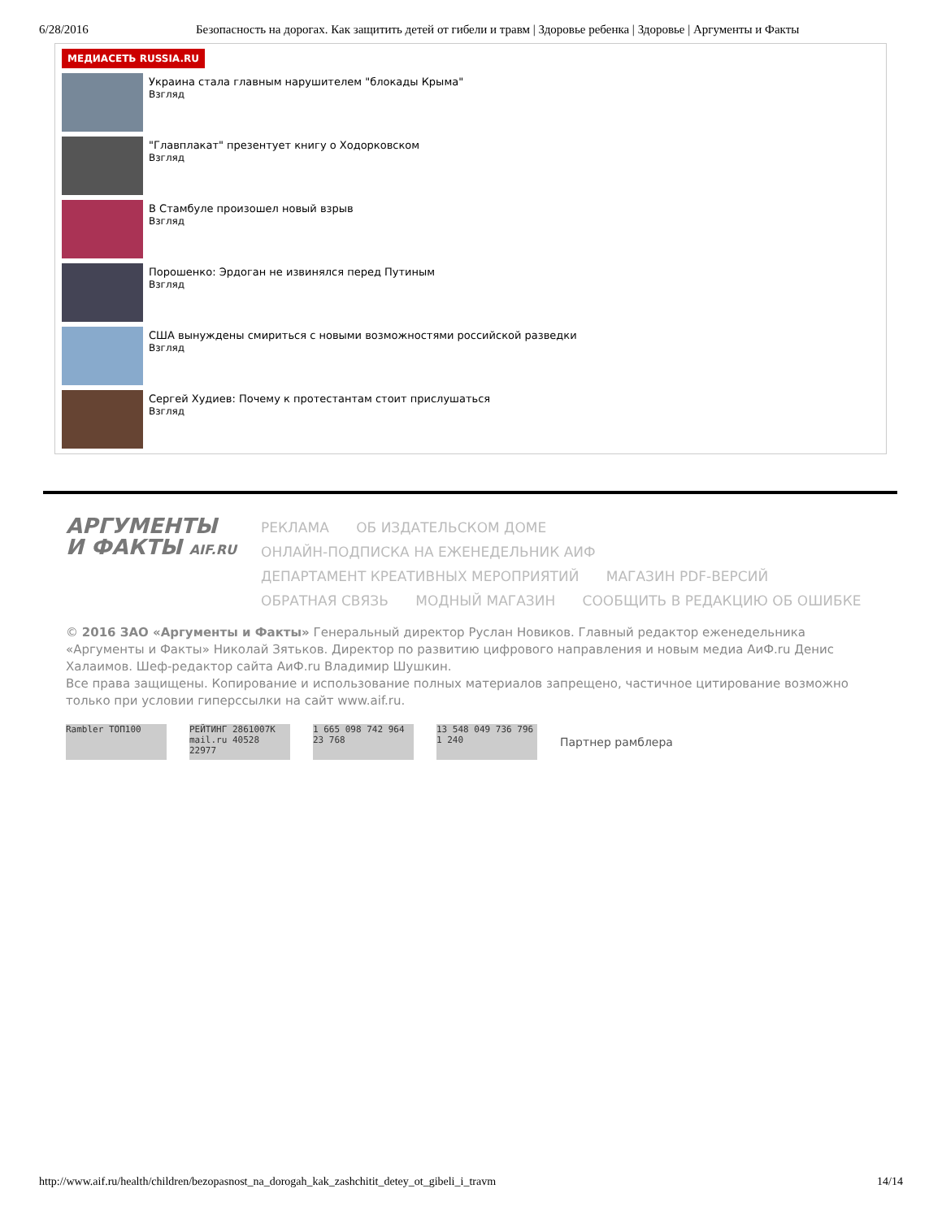6/28/2016 Безопасность на дорогах. Как защитить детей от гибели и травм | Здоровье ребенка | Здоровье | Аргументы и Факты
МЕДИАСЕТЬ RUSSIA.RU
Украина стала главным нарушителем "блокады Крыма"
Взгляд
"Главплакат" презентует книгу о Ходорковском
Взгляд
В Стамбуле произошел новый взрыв
Взгляд
Порошенко: Эрдоган не извинялся перед Путиным
Взгляд
США вынуждены смириться с новыми возможностями российской разведки
Взгляд
Сергей Худиев: Почему к протестантам стоит прислушаться
Взгляд
АРГУМЕНТЫ
И ФАКТЫ AIF.RU
РЕКЛАМА ОБ ИЗДАТЕЛЬСКОМ ДОМЕ
ОНЛАЙН-ПОДПИСКА НА ЕЖЕНЕДЕЛЬНИК АИФ
ДЕПАРТАМЕНТ КРЕАТИВНЫХ МЕРОПРИЯТИЙ МАГАЗИН PDF-ВЕРСИЙ
ОБРАТНАЯ СВЯЗЬ МОДНЫЙ МАГАЗИН СООБЩИТЬ В РЕДАКЦИЮ ОБ ОШИБКЕ
© 2016 ЗАО «Аргументы и Факты» Генеральный директор Руслан Новиков. Главный редактор еженедельника «Аргументы и Факты» Николай Зятьков. Директор по развитию цифрового направления и новым медиа АиФ.ru Денис Халаимов. Шеф-редактор сайта АиФ.ru Владимир Шушкин.
Все права защищены. Копирование и использование полных материалов запрещено, частичное цитирование возможно только при условии гиперссылки на сайт www.aif.ru.
Rambler ТОП100
РЕЙТИНГ 2861007K mail.ru 40528 22977
1 665 098 742 964 23 768
13 548 049 736 796 1 240
Партнер рамблера
http://www.aif.ru/health/children/bezopasnost_na_dorogah_kak_zashchitit_detey_ot_gibeli_i_travm 14/14